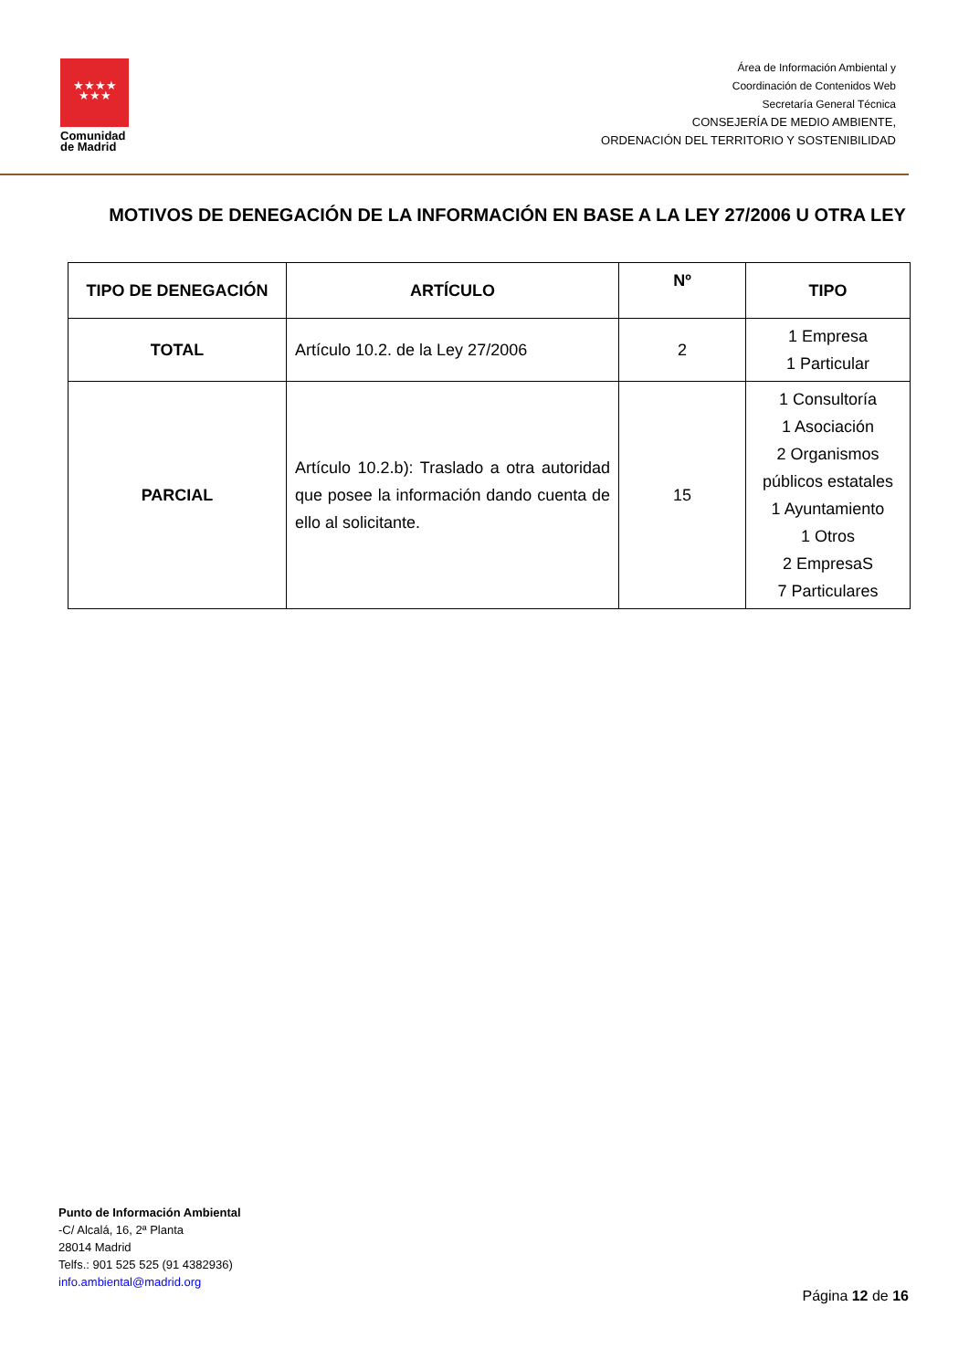★★★★
★★★
Comunidad de Madrid
Área de Información Ambiental y
Coordinación de Contenidos Web
Secretaría General Técnica
CONSEJERÍA DE MEDIO AMBIENTE,
ORDENACIÓN DEL TERRITORIO Y SOSTENIBILIDAD
MOTIVOS DE DENEGACIÓN DE LA INFORMACIÓN EN BASE A LA LEY 27/2006 U OTRA LEY
| TIPO DE DENEGACIÓN | ARTÍCULO | Nº | TIPO |
| --- | --- | --- | --- |
| TOTAL | Artículo 10.2. de la Ley 27/2006 | 2 | 1 Empresa 1 Particular |
| PARCIAL | Artículo 10.2.b): Traslado a otra autoridad que posee la información dando cuenta de ello al solicitante. | 15 | 1 Consultoría 1 Asociación 2 Organismos públicos estatales 1 Ayuntamiento 1 Otros 2 EmpresaS 7 Particulares |
Punto de Información Ambiental
-C/ Alcalá, 16, 2ª Planta
28014 Madrid
Telfs.: 901 525 525 (91 4382936)
info.ambiental@madrid.org
Página 12 de 16